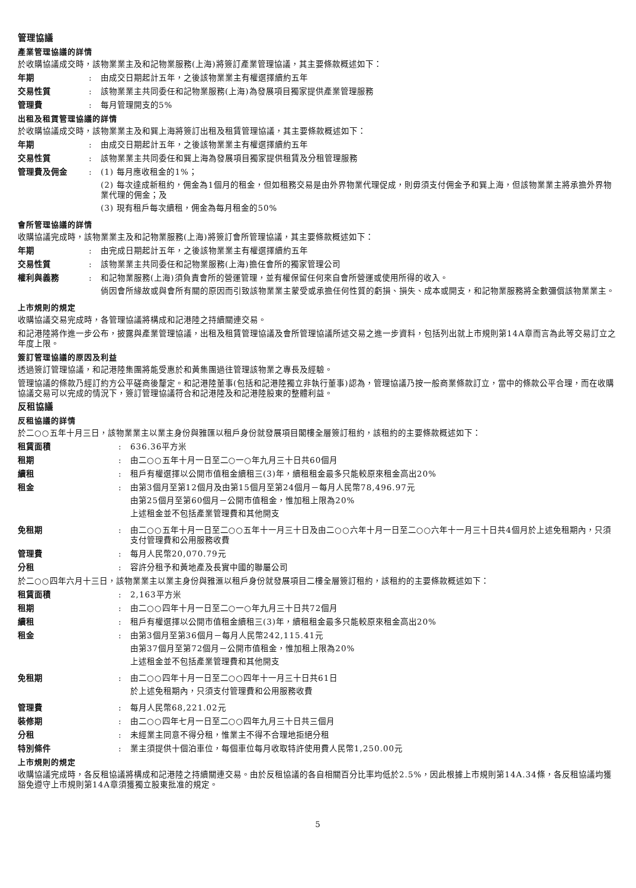管理協議
產業管理協議的詳情
於收購協議成交時，該物業業主及和記物業服務(上海)將簽訂產業管理協議，其主要條款概述如下：
年期 : 由成交日期起計五年，之後該物業業主有權選擇續約五年
交易性質 : 該物業業主共同委任和記物業服務(上海)為發展項目獨家提供產業管理服務
管理費 : 每月管理開支的5%
出租及租賃管理協議的詳情
於收購協議成交時，該物業業主及和巽上海將簽訂出租及租賃管理協議，其主要條款概述如下：
年期 : 由成交日期起計五年，之後該物業業主有權選擇續約五年
交易性質 : 該物業業主共同委任和巽上海為發展項目獨家提供租賃及分租管理服務
管理費及佣金 : (1) 每月應收租金的1%；
(2) 每次達成新租約，佣金為1個月的租金，但如租務交易是由外界物業代理促成，則毋須支付佣金予和巽上海，但該物業業主將承擔外界物業代理的佣金；及
(3) 現有租戶每次續租，佣金為每月租金的50%
會所管理協議的詳情
收購協議完成時，該物業業主及和記物業服務(上海)將簽訂會所管理協議，其主要條款概述如下：
年期 : 由完成日期起計五年，之後該物業業主有權選擇續約五年
交易性質 : 該物業業主共同委任和記物業服務(上海)擔任會所的獨家管理公司
權利與義務 : 和記物業服務(上海)須負責會所的營運管理，並有權保留任何來自會所營運或使用所得的收入。
倘因會所緣故或與會所有關的原因而引致該物業業主蒙受或承擔任何性質的虧損、損失、成本或開支，和記物業服務將全數彌償該物業業主。
上市規則的規定
收購協議交易完成時，各管理協議將構成和記港陸之持續關連交易。
和記港陸將作進一步公布，披露與產業管理協議，出租及租賃管理協議及會所管理協議所述交易之進一步資料，包括列出就上市規則第14A章而言為此等交易訂立之年度上限。
簽訂管理協議的原因及利益
透過簽訂管理協議，和記港陸集團將能受惠於和黃集團過往管理該物業之專長及經驗。
管理協議的條款乃經訂約方公平磋商後釐定。和記港陸董事(包括和記港陸獨立非執行董事)認為，管理協議乃按一般商業條款訂立，當中的條款公平合理，而在收購協議交易可以完成的情況下，簽訂管理協議符合和記港陸及和記港陸股東的整體利益。
反租協議
反租協議的詳情
於二○○五年十月三日，該物業業主以業主身份與雅匯以租戶身份就發展項目閣樓全層簽訂租約，該租約的主要條款概述如下：
租賃面積 : 636.36平方米
租期 : 由二○○五年十月一日至二○一○年九月三十日共60個月
續租 : 租戶有權選擇以公開市值租金續租三(3)年，續租租金最多只能較原來租金高出20%
租金 : 由第3個月至第12個月及由第15個月至第24個月－每月人民幣78,496.97元
由第25個月至第60個月－公開市值租金，惟加租上限為20%
上述租金並不包括產業管理費和其他開支
免租期 : 由二○○五年十月一日至二○○五年十一月三十日及由二○○六年十月一日至二○○六年十一月三十日共4個月於上述免租期內，只須支付管理費和公用服務收費
管理費 : 每月人民幣20,070.79元
分租 : 容許分租予和黃地產及長實中國的聯屬公司
於二○○四年六月十三日，該物業業主以業主身份與雅滙以租戶身份就發展項目二樓全層簽訂租約，該租約的主要條款概述如下：
租賃面積 : 2,163平方米
租期 : 由二○○四年十月一日至二○一○年九月三十日共72個月
續租 : 租戶有權選擇以公開市值租金續租三(3)年，續租租金最多只能較原來租金高出20%
租金 : 由第3個月至第36個月－每月人民幣242,115.41元
由第37個月至第72個月－公開市值租金，惟加租上限為20%
上述租金並不包括產業管理費和其他開支
免租期 : 由二○○四年十月一日至二○○四年十一月三十日共61日
於上述免租期內，只須支付管理費和公用服務收費
管理費 : 每月人民幣68,221.02元
裝修期 : 由二○○四年七月一日至二○○四年九月三十日共三個月
分租 : 未經業主同意不得分租，惟業主不得不合理地拒絕分租
特別條件 : 業主須提供十個泊車位，每個車位每月收取特許使用費人民幣1,250.00元
上市規則的規定
收購協議完成時，各反租協議將構成和記港陸之持續關連交易。由於反租協議的各自相關百分比率均低於2.5%，因此根據上市規則第14A.34條，各反租協議均獲豁免遵守上市規則第14A章須獲獨立股東批准的規定。
5